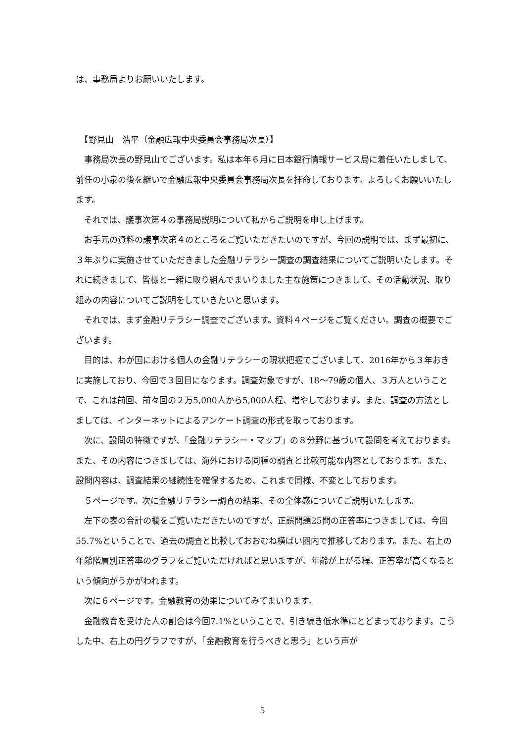は、事務局よりお願いいたします。
　【野見山　浩平（金融広報中央委員会事務局次長）】
　事務局次長の野見山でございます。私は本年６月に日本銀行情報サービス局に着任いたしまして、前任の小泉の後を継いで金融広報中央委員会事務局次長を拝命しております。よろしくお願いいたします。
　それでは、議事次第４の事務局説明について私からご説明を申し上げます。
　お手元の資料の議事次第４のところをご覧いただきたいのですが、今回の説明では、まず最初に、３年ぶりに実施させていただきました金融リテラシー調査の調査結果についてご説明いたします。それに続きまして、皆様と一緒に取り組んでまいりました主な施策につきまして、その活動状況、取り組みの内容についてご説明をしていきたいと思います。
　それでは、まず金融リテラシー調査でございます。資料４ページをご覧ください。調査の概要でございます。
　目的は、わが国における個人の金融リテラシーの現状把握でございまして、2016年から３年おきに実施しており、今回で３回目になります。調査対象ですが、18～79歳の個人、３万人ということで、これは前回、前々回の２万5,000人から5,000人程、増やしております。また、調査の方法としましては、インターネットによるアンケート調査の形式を取っております。
　次に、設問の特徴ですが、「金融リテラシー・マップ」の８分野に基づいて設問を考えております。また、その内容につきましては、海外における同種の調査と比較可能な内容としております。また、設問内容は、調査結果の継続性を確保するため、これまで同様、不変としております。
　５ページです。次に金融リテラシー調査の結果、その全体感についてご説明いたします。
　左下の表の合計の欄をご覧いただきたいのですが、正誤問題25問の正答率につきましては、今回55.7%ということで、過去の調査と比較しておおむね横ばい圏内で推移しております。また、右上の年齢階層別正答率のグラフをご覧いただければと思いますが、年齢が上がる程、正答率が高くなるという傾向がうかがわれます。
　次に６ページです。金融教育の効果についてみてまいります。
　金融教育を受けた人の割合は今回7.1%ということで、引き続き低水準にとどまっております。こうした中、右上の円グラフですが、「金融教育を行うべきと思う」という声が
5